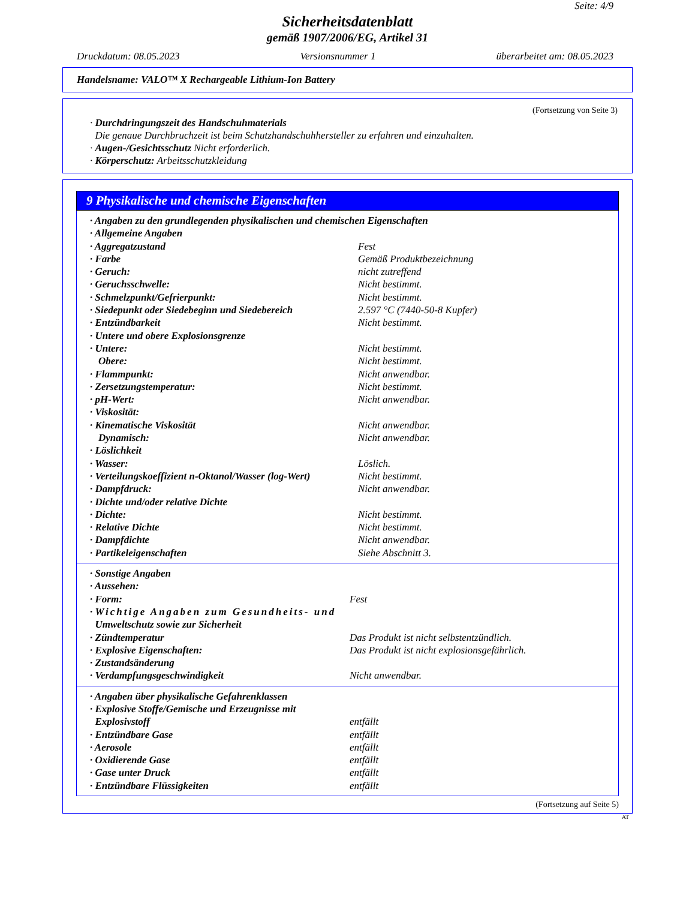Seite: 4/9
Sicherheitsdatenblatt
gemäß 1907/2006/EG, Artikel 31
Druckdatum: 08.05.2023 Versionsnummer 1 überarbeitet am: 08.05.2023
Handelsname: VALO™ X Rechargeable Lithium-Ion Battery
(Fortsetzung von Seite 3)
· Durchdringungszeit des Handschuhmaterials
Die genaue Durchbruchzeit ist beim Schutzhandschuhhersteller zu erfahren und einzuhalten.
· Augen-/Gesichtsschutz Nicht erforderlich.
· Körperschutz: Arbeitsschutzkleidung
9 Physikalische und chemische Eigenschaften
| · Angaben zu den grundlegenden physikalischen und chemischen Eigenschaften | |
| · Allgemeine Angaben | |
| · Aggregatzustand | Fest |
| · Farbe | Gemäß Produktbezeichnung |
| · Geruch: | nicht zutreffend |
| · Geruchsschwelle: | Nicht bestimmt. |
| · Schmelzpunkt/Gefrierpunkt: | Nicht bestimmt. |
| · Siedepunkt oder Siedebeginn und Siedebereich | 2.597 °C (7440-50-8 Kupfer) |
| · Entzündbarkeit | Nicht bestimmt. |
| · Untere und obere Explosionsgrenze | |
| · Untere: | Nicht bestimmt. |
| Obere: | Nicht bestimmt. |
| · Flammpunkt: | Nicht anwendbar. |
| · Zersetzungstemperatur: | Nicht bestimmt. |
| · pH-Wert: | Nicht anwendbar. |
| · Viskosität: | |
| · Kinematische Viskosität | Nicht anwendbar. |
| Dynamisch: | Nicht anwendbar. |
| · Löslichkeit | |
| · Wasser: | Löslich. |
| · Verteilungskoeffizient n-Oktanol/Wasser (log-Wert) | Nicht bestimmt. |
| · Dampfdruck: | Nicht anwendbar. |
| · Dichte und/oder relative Dichte | |
| · Dichte: | Nicht bestimmt. |
| · Relative Dichte | Nicht bestimmt. |
| · Dampfdichte | Nicht anwendbar. |
| · Partikeleigenschaften | Siehe Abschnitt 3. |
| · Sonstige Angaben | |
| · Aussehen: | |
| · Form: | Fest |
| · Wichtige Angaben zum Gesundheits- und Umweltschutz sowie zur Sicherheit | |
| · Zündtemperatur | Das Produkt ist nicht selbstentzündlich. |
| · Explosive Eigenschaften: | Das Produkt ist nicht explosionsgefährlich. |
| · Zustandsänderung | |
| · Verdampfungsgeschwindigkeit | Nicht anwendbar. |
| · Angaben über physikalische Gefahrenklassen | |
| · Explosive Stoffe/Gemische und Erzeugnisse mit Explosivstoff | entfällt |
| · Entzündbare Gase | entfällt |
| · Aerosole | entfällt |
| · Oxidierende Gase | entfällt |
| · Gase unter Druck | entfällt |
| · Entzündbare Flüssigkeiten | entfällt |
(Fortsetzung auf Seite 5)
AT